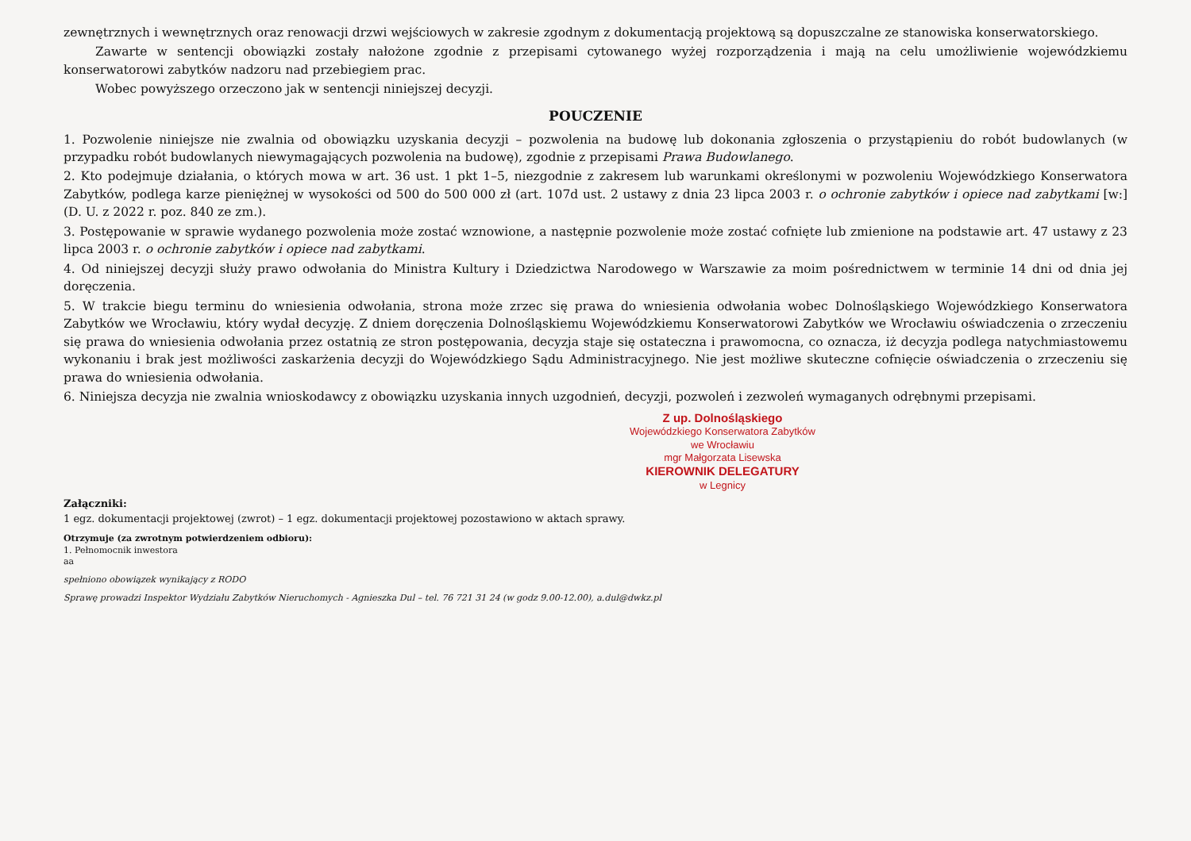zewnętrznych i wewnętrznych oraz renowacji drzwi wejściowych w zakresie zgodnym z dokumentacją projektową są dopuszczalne ze stanowiska konserwatorskiego.
Zawarte w sentencji obowiązki zostały nałożone zgodnie z przepisami cytowanego wyżej rozporządzenia i mają na celu umożliwienie wojewódzkiemu konserwatorowi zabytków nadzoru nad przebiegiem prac.
Wobec powyższego orzeczono jak w sentencji niniejszej decyzji.
POUCZENIE
1. Pozwolenie niniejsze nie zwalnia od obowiązku uzyskania decyzji – pozwolenia na budowę lub dokonania zgłoszenia o przystąpieniu do robót budowlanych (w przypadku robót budowlanych niewymagających pozwolenia na budowę), zgodnie z przepisami Prawa Budowlanego.
2. Kto podejmuje działania, o których mowa w art. 36 ust. 1 pkt 1–5, niezgodnie z zakresem lub warunkami określonymi w pozwoleniu Wojewódzkiego Konserwatora Zabytków, podlega karze pieniężnej w wysokości od 500 do 500 000 zł (art. 107d ust. 2 ustawy z dnia 23 lipca 2003 r. o ochronie zabytków i opiece nad zabytkami [w:] (D. U. z 2022 r. poz. 840 ze zm.).
3. Postępowanie w sprawie wydanego pozwolenia może zostać wznowione, a następnie pozwolenie może zostać cofnięte lub zmienione na podstawie art. 47 ustawy z 23 lipca 2003 r. o ochronie zabytków i opiece nad zabytkami.
4. Od niniejszej decyzji służy prawo odwołania do Ministra Kultury i Dziedzictwa Narodowego w Warszawie za moim pośrednictwem w terminie 14 dni od dnia jej doręczenia.
5. W trakcie biegu terminu do wniesienia odwołania, strona może zrzec się prawa do wniesienia odwołania wobec Dolnośląskiego Wojewódzkiego Konserwatora Zabytków we Wrocławiu, który wydał decyzję. Z dniem doręczenia Dolnośląskiemu Wojewódzkiemu Konserwatorowi Zabytków we Wrocławiu oświadczenia o zrzeczeniu się prawa do wniesienia odwołania przez ostatnią ze stron postępowania, decyzja staje się ostateczna i prawomocna, co oznacza, iż decyzja podlega natychmiastowemu wykonaniu i brak jest możliwości zaskarżenia decyzji do Wojewódzkiego Sądu Administracyjnego. Nie jest możliwe skuteczne cofnięcie oświadczenia o zrzeczeniu się prawa do wniesienia odwołania.
6. Niniejsza decyzja nie zwalnia wnioskodawcy z obowiązku uzyskania innych uzgodnień, decyzji, pozwoleń i zezwoleń wymaganych odrębnymi przepisami.
Z up. Dolnośląskiego
Wojewódzkiego Konserwatora Zabytków
we Wrocławiu
mgr Małgorzata Lisewska
KIEROWNIK DELEGATURY
w Legnicy
Załączniki:
1 egz. dokumentacji projektowej (zwrot) – 1 egz. dokumentacji projektowej pozostawiono w aktach sprawy.
Otrzymuje (za zwrotnym potwierdzeniem odbioru):
1. Pełnomocnik inwestora
aa
spełniono obowiązek wynikający z RODO
Sprawę prowadzi Inspektor Wydziału Zabytków Nieruchomych - Agnieszka Dul – tel. 76 721 31 24 (w godz 9.00-12.00), a.dul@dwkz.pl